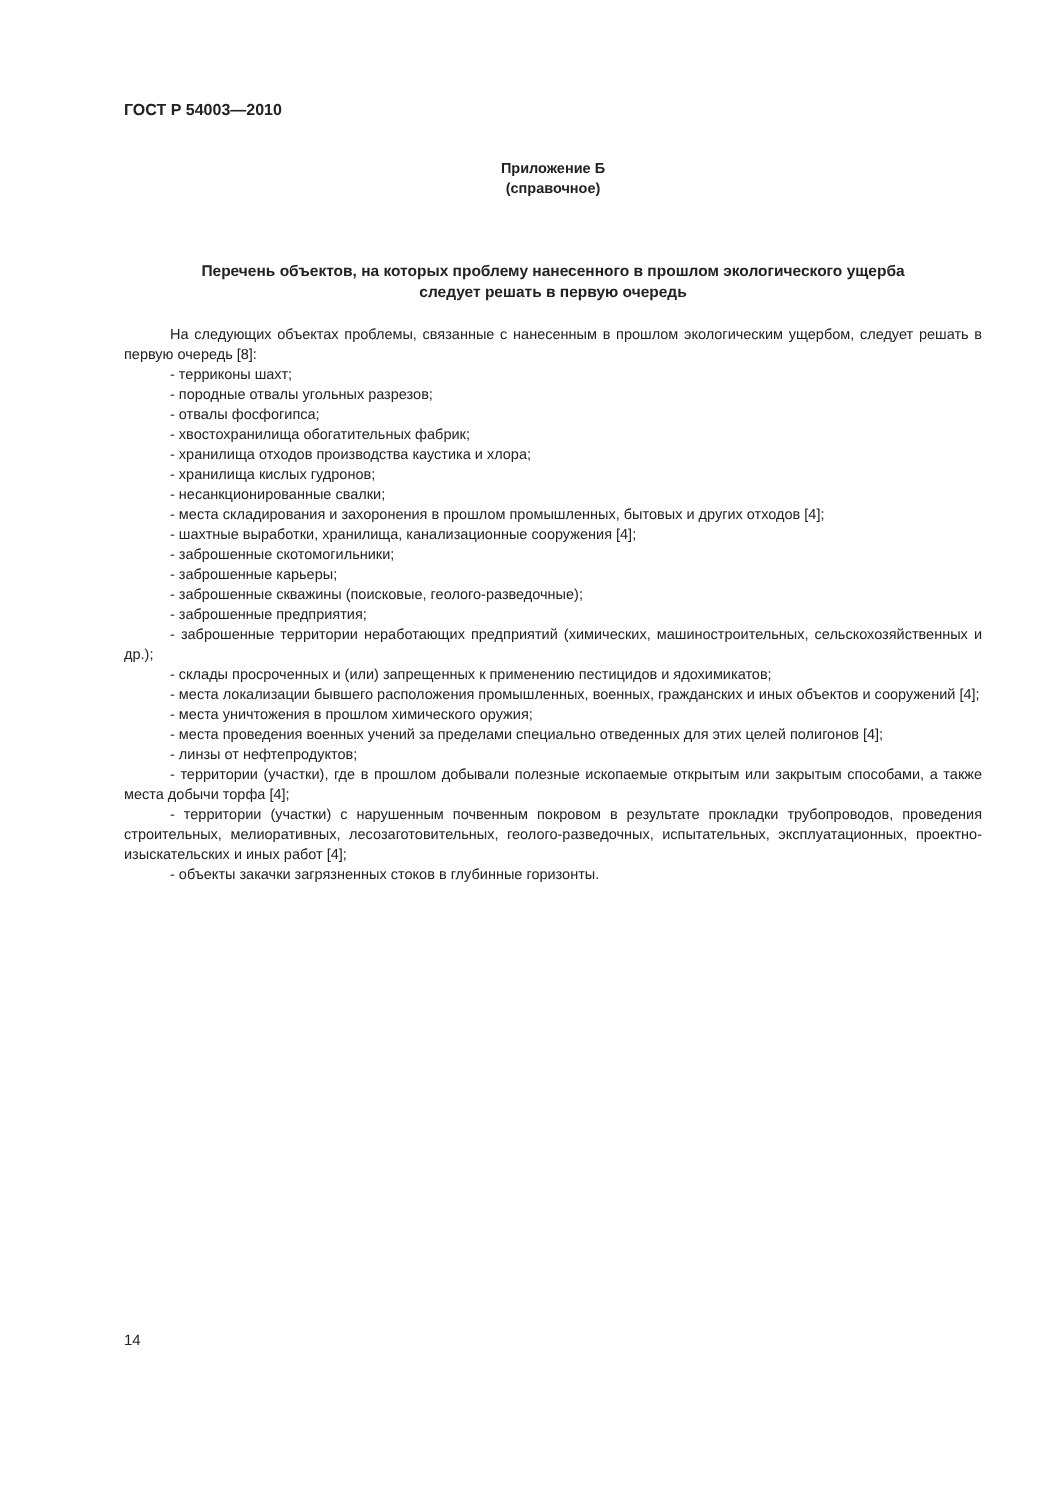ГОСТ Р 54003—2010
Приложение Б
(справочное)
Перечень объектов, на которых проблему нанесенного в прошлом экологического ущерба
следует решать в первую очередь
На следующих объектах проблемы, связанные с нанесенным в прошлом экологическим ущербом, следует решать в первую очередь [8]:
- терриконы шахт;
- породные отвалы угольных разрезов;
- отвалы фосфогипса;
- хвостохранилища обогатительных фабрик;
- хранилища отходов производства каустика и хлора;
- хранилища кислых гудронов;
- несанкционированные свалки;
- места складирования и захоронения в прошлом промышленных, бытовых и других отходов [4];
- шахтные выработки, хранилища, канализационные сооружения [4];
- заброшенные скотомогильники;
- заброшенные карьеры;
- заброшенные скважины (поисковые, геолого-разведочные);
- заброшенные предприятия;
- заброшенные территории неработающих предприятий (химических, машиностроительных, сельскохозяйственных и др.);
- склады просроченных и (или) запрещенных к применению пестицидов и ядохимикатов;
- места локализации бывшего расположения промышленных, военных, гражданских и иных объектов и сооружений [4];
- места уничтожения в прошлом химического оружия;
- места проведения военных учений за пределами специально отведенных для этих целей полигонов [4];
- линзы от нефтепродуктов;
- территории (участки), где в прошлом добывали полезные ископаемые открытым или закрытым способами, а также места добычи торфа [4];
- территории (участки) с нарушенным почвенным покровом в результате прокладки трубопроводов, проведения строительных, мелиоративных, лесозаготовительных, геолого-разведочных, испытательных, эксплуатационных, проектно-изыскательских и иных работ [4];
- объекты закачки загрязненных стоков в глубинные горизонты.
14